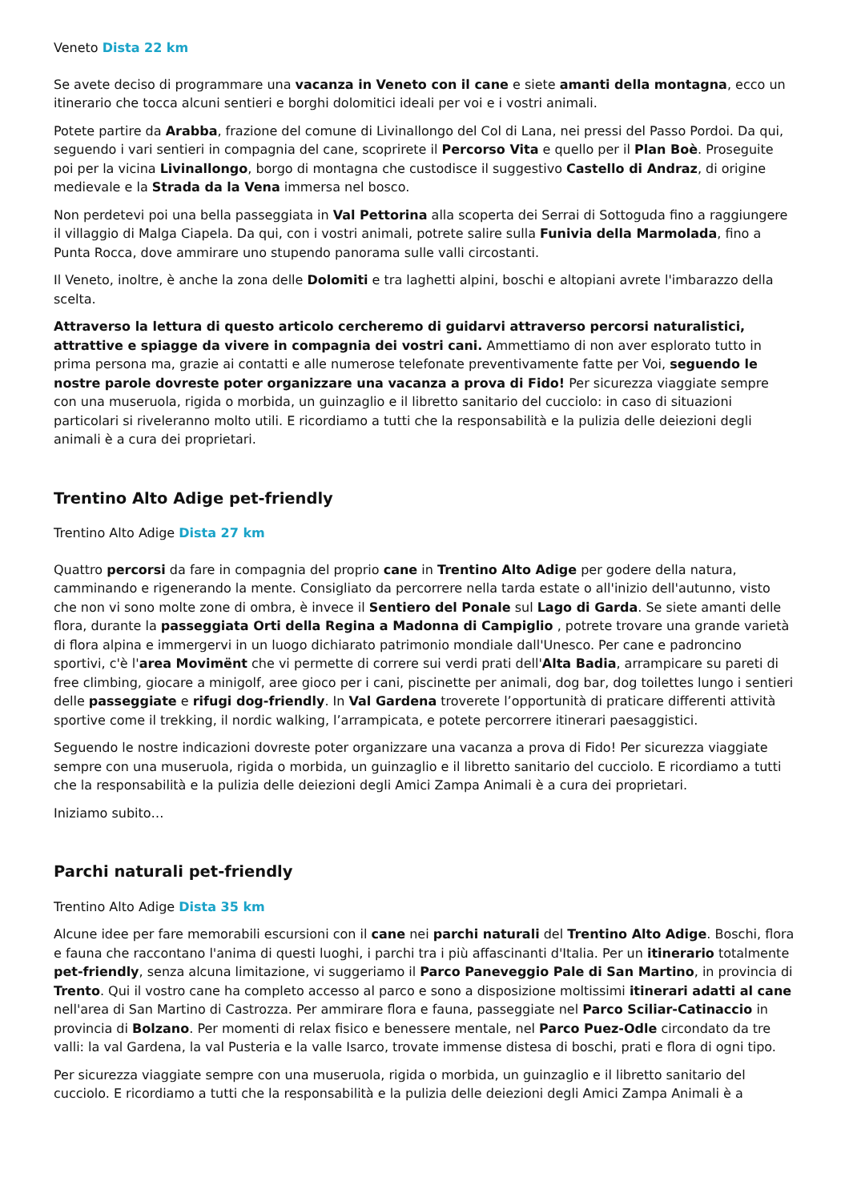Veneto Dista 22 km
Se avete deciso di programmare una vacanza in Veneto con il cane e siete amanti della montagna, ecco un itinerario che tocca alcuni sentieri e borghi dolomitici ideali per voi e i vostri animali.
Potete partire da Arabba, frazione del comune di Livinallongo del Col di Lana, nei pressi del Passo Pordoi. Da qui, seguendo i vari sentieri in compagnia del cane, scoprirete il Percorso Vita e quello per il Plan Boè. Proseguite poi per la vicina Livinallongo, borgo di montagna che custodisce il suggestivo Castello di Andraz, di origine medievale e la Strada da la Vena immersa nel bosco.
Non perdetevi poi una bella passeggiata in Val Pettorina alla scoperta dei Serrai di Sottoguda fino a raggiungere il villaggio di Malga Ciapela. Da qui, con i vostri animali, potrete salire sulla Funivia della Marmolada, fino a Punta Rocca, dove ammirare uno stupendo panorama sulle valli circostanti.
Il Veneto, inoltre, è anche la zona delle Dolomiti e tra laghetti alpini, boschi e altopiani avrete l'imbarazzo della scelta.
Attraverso la lettura di questo articolo cercheremo di guidarvi attraverso percorsi naturalistici, attrattive e spiagge da vivere in compagnia dei vostri cani. Ammettiamo di non aver esplorato tutto in prima persona ma, grazie ai contatti e alle numerose telefonate preventivamente fatte per Voi, seguendo le nostre parole dovreste poter organizzare una vacanza a prova di Fido! Per sicurezza viaggiate sempre con una museruola, rigida o morbida, un guinzaglio e il libretto sanitario del cucciolo: in caso di situazioni particolari si riveleranno molto utili. E ricordiamo a tutti che la responsabilità e la pulizia delle deiezioni degli animali è a cura dei proprietari.
Trentino Alto Adige pet-friendly
Trentino Alto Adige Dista 27 km
Quattro percorsi da fare in compagnia del proprio cane in Trentino Alto Adige per godere della natura, camminando e rigenerando la mente. Consigliato da percorrere nella tarda estate o all'inizio dell'autunno, visto che non vi sono molte zone di ombra, è invece il Sentiero del Ponale sul Lago di Garda. Se siete amanti delle flora, durante la passeggiata Orti della Regina a Madonna di Campiglio , potrete trovare una grande varietà di flora alpina e immergervi in un luogo dichiarato patrimonio mondiale dall'Unesco. Per cane e padroncino sportivi, c'è l'area Movimënt che vi permette di correre sui verdi prati dell'Alta Badia, arrampicare su pareti di free climbing, giocare a minigolf, aree gioco per i cani, piscinette per animali, dog bar, dog toilettes lungo i sentieri delle passeggiate e rifugi dog-friendly. In Val Gardena troverete l’opportunità di praticare differenti attività sportive come il trekking, il nordic walking, l’arrampicata, e potete percorrere itinerari paesaggistici.
Seguendo le nostre indicazioni dovreste poter organizzare una vacanza a prova di Fido! Per sicurezza viaggiate sempre con una museruola, rigida o morbida, un guinzaglio e il libretto sanitario del cucciolo. E ricordiamo a tutti che la responsabilità e la pulizia delle deiezioni degli Amici Zampa Animali è a cura dei proprietari.
Iniziamo subito…
Parchi naturali pet-friendly
Trentino Alto Adige Dista 35 km
Alcune idee per fare memorabili escursioni con il cane nei parchi naturali del Trentino Alto Adige. Boschi, flora e fauna che raccontano l'anima di questi luoghi, i parchi tra i più affascinanti d'Italia. Per un itinerario totalmente pet-friendly, senza alcuna limitazione, vi suggeriamo il Parco Paneveggio Pale di San Martino, in provincia di Trento. Qui il vostro cane ha completo accesso al parco e sono a disposizione moltissimi itinerari adatti al cane nell'area di San Martino di Castrozza. Per ammirare flora e fauna, passeggiate nel Parco Sciliar-Catinaccio in provincia di Bolzano. Per momenti di relax fisico e benessere mentale, nel Parco Puez-Odle circondato da tre valli: la val Gardena, la val Pusteria e la valle Isarco, trovate immense distesa di boschi, prati e flora di ogni tipo.
Per sicurezza viaggiate sempre con una museruola, rigida o morbida, un guinzaglio e il libretto sanitario del cucciolo. E ricordiamo a tutti che la responsabilità e la pulizia delle deiezioni degli Amici Zampa Animali è a